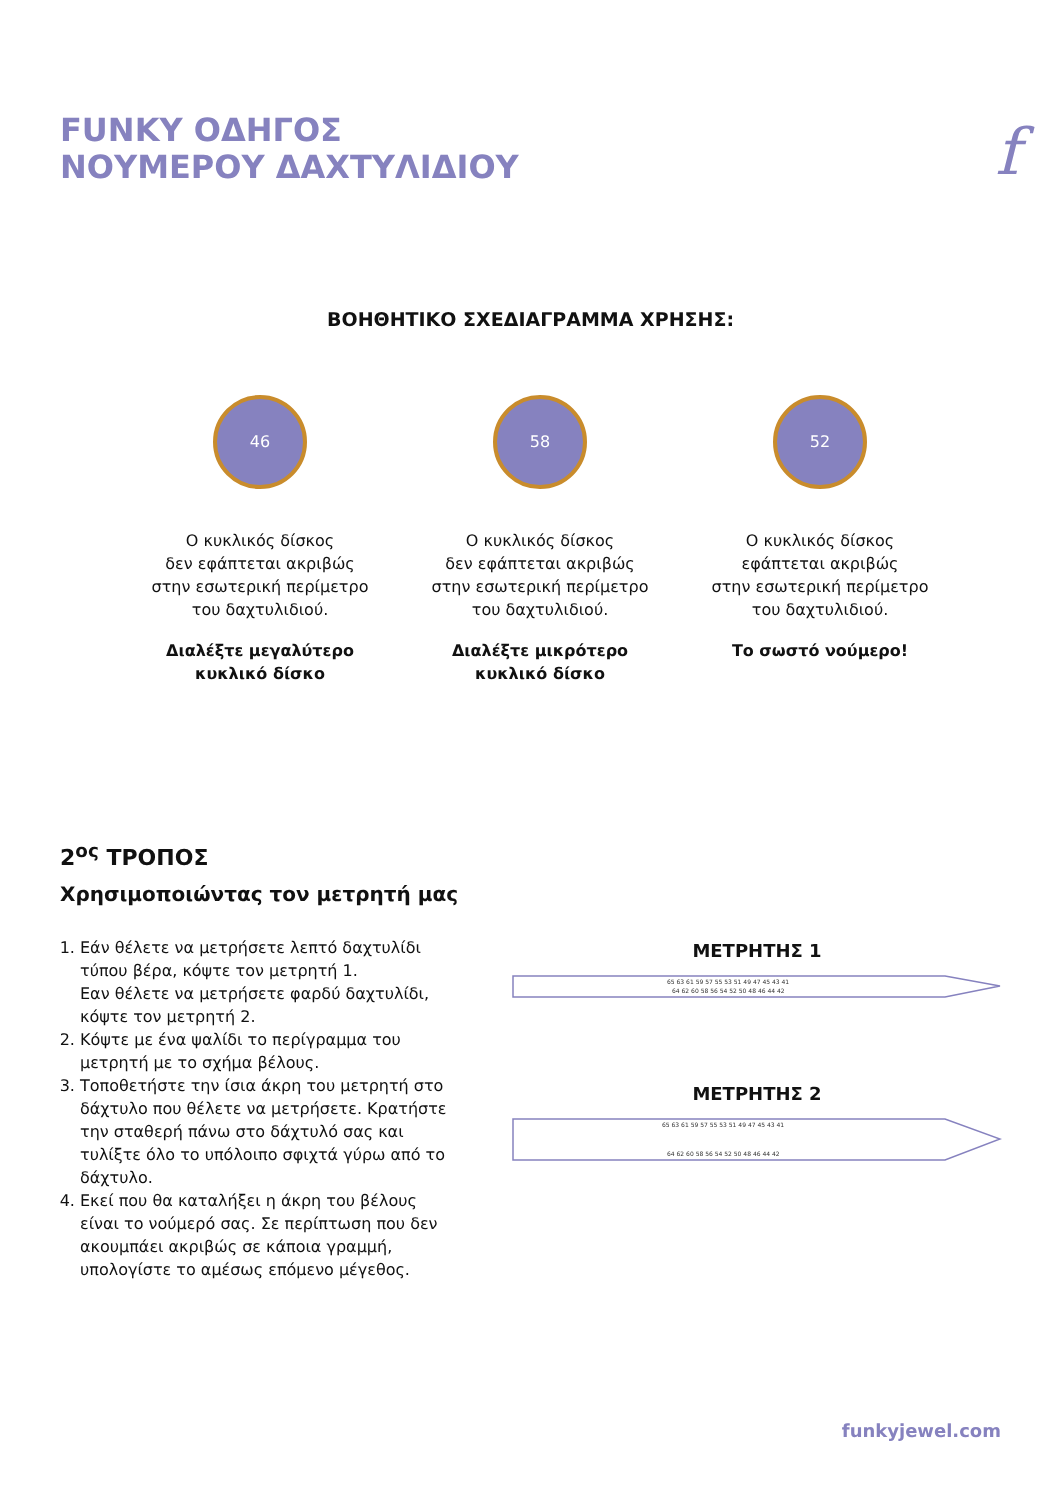FUNKY ΟΔΗΓΟΣ
ΝΟΥΜΕΡΟΥ ΔΑΧΤΥΛΙΔΙΟΥ
f
ΒΟΗΘΗΤΙΚΟ ΣΧΕΔΙΑΓΡΑΜΜΑ ΧΡΗΣΗΣ:
46
Ο κυκλικός δίσκος
δεν εφάπτεται ακριβώς
στην εσωτερική περίμετρο
του δαχτυλιδιού.
Διαλέξτε μεγαλύτερο
κυκλικό δίσκο
58
Ο κυκλικός δίσκος
δεν εφάπτεται ακριβώς
στην εσωτερική περίμετρο
του δαχτυλιδιού.
Διαλέξτε μικρότερο
κυκλικό δίσκο
52
Ο κυκλικός δίσκος
εφάπτεται ακριβώς
στην εσωτερική περίμετρο
του δαχτυλιδιού.
Το σωστό νούμερο!
2<sup>ος</sup> ΤΡΟΠΟΣ
Χρησιμοποιώντας τον μετρητή μας
1. Εάν θέλετε να μετρήσετε λεπτό δαχτυλίδι τύπου βέρα, κόψτε τον μετρητή 1.
Εαν θέλετε να μετρήσετε φαρδύ δαχτυλίδι, κόψτε τον μετρητή 2.
2. Κόψτε με ένα ψαλίδι το περίγραμμα του μετρητή με το σχήμα βέλους.
3. Τοποθετήστε την ίσια άκρη του μετρητή στο δάχτυλο που θέλετε να μετρήσετε. Κρατήστε την σταθερή πάνω στο δάχτυλό σας και τυλίξτε όλο το υπόλοιπο σφιχτά γύρω από το δάχτυλο.
4. Εκεί που θα καταλήξει η άκρη του βέλους είναι το νούμερό σας. Σε περίπτωση που δεν ακουμπάει ακριβώς σε κάποια γραμμή, υπολογίστε το αμέσως επόμενο μέγεθος.
ΜΕΤΡΗΤΗΣ 1
65 63 61 59 57 55 53 51 49 47 45 43 41
64 62 60 58 56 54 52 50 48 46 44 42
ΜΕΤΡΗΤΗΣ 2
65 63 61 59 57 55 53 51 49 47 45 43 41
64 62 60 58 56 54 52 50 48 46 44 42
funkyjewel.com